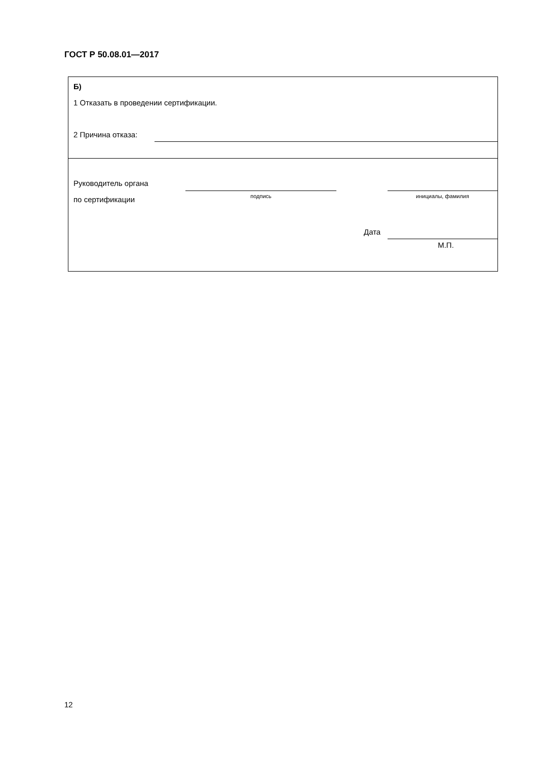ГОСТ Р 50.08.01—2017
Б)
1 Отказать в проведении сертификации.
2 Причина отказа:
Руководитель органа
по сертификации подпись инициалы, фамилия
Дата
М.П.
12